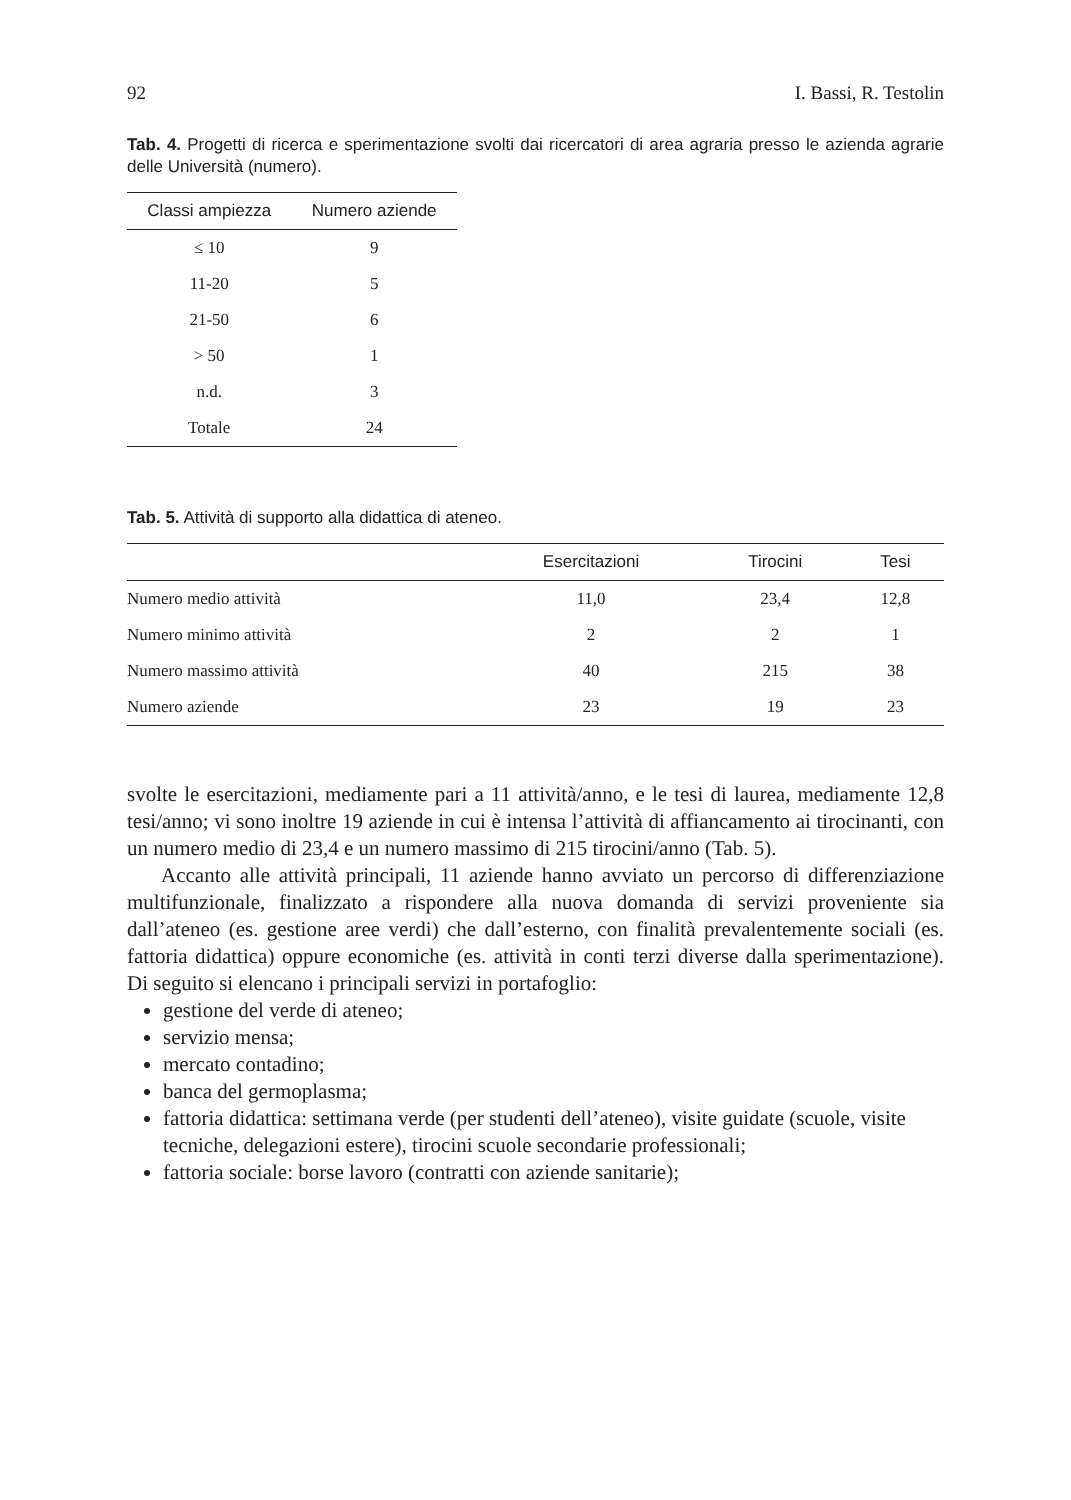92 I. Bassi, R. Testolin
Tab. 4. Progetti di ricerca e sperimentazione svolti dai ricercatori di area agraria presso le azienda agrarie delle Università (numero).
| Classi ampiezza | Numero aziende |
| --- | --- |
| ≤ 10 | 9 |
| 11-20 | 5 |
| 21-50 | 6 |
| > 50 | 1 |
| n.d. | 3 |
| Totale | 24 |
Tab. 5. Attività di supporto alla didattica di ateneo.
| | Esercitazioni | Tirocini | Tesi |
| --- | --- | --- | --- |
| Numero medio attività | 11,0 | 23,4 | 12,8 |
| Numero minimo attività | 2 | 2 | 1 |
| Numero massimo attività | 40 | 215 | 38 |
| Numero aziende | 23 | 19 | 23 |
svolte le esercitazioni, mediamente pari a 11 attività/anno, e le tesi di laurea, mediamente 12,8 tesi/anno; vi sono inoltre 19 aziende in cui è intensa l’attività di affiancamento ai tirocinanti, con un numero medio di 23,4 e un numero massimo di 215 tirocini/anno (Tab. 5).
Accanto alle attività principali, 11 aziende hanno avviato un percorso di differenziazione multifunzionale, finalizzato a rispondere alla nuova domanda di servizi proveniente sia dall’ateneo (es. gestione aree verdi) che dall’esterno, con finalità prevalentemente sociali (es. fattoria didattica) oppure economiche (es. attività in conti terzi diverse dalla sperimentazione). Di seguito si elencano i principali servizi in portafoglio:
gestione del verde di ateneo;
servizio mensa;
mercato contadino;
banca del germoplasma;
fattoria didattica: settimana verde (per studenti dell’ateneo), visite guidate (scuole, visite tecniche, delegazioni estere), tirocini scuole secondarie professionali;
fattoria sociale: borse lavoro (contratti con aziende sanitarie);